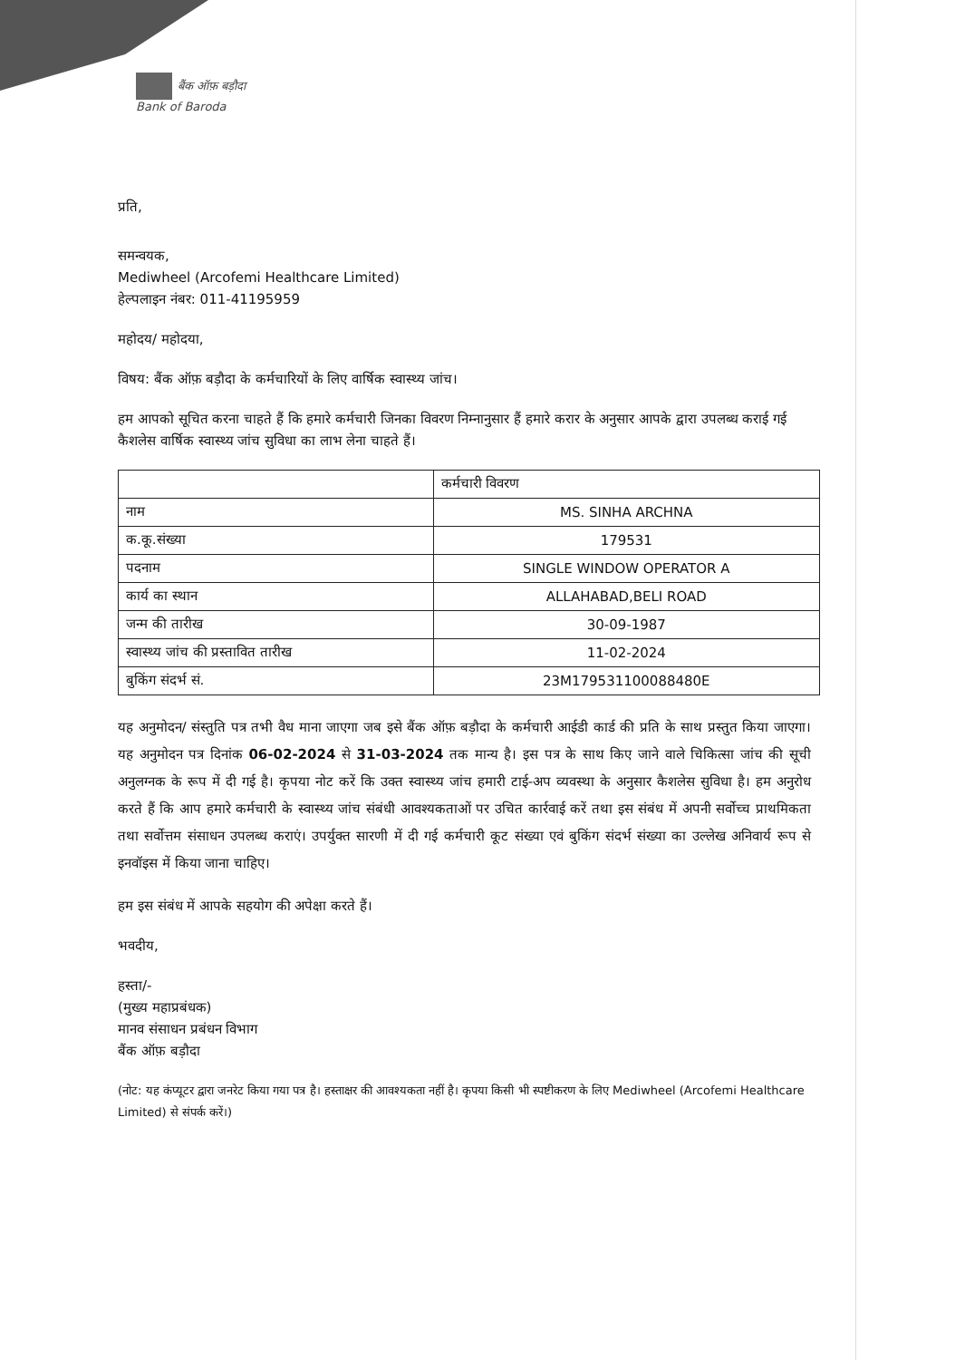बैंक ऑफ़ बड़ौदा
Bank of Baroda
प्रति,
समन्वयक,
Mediwheel (Arcofemi Healthcare Limited)
हेल्पलाइन नंबर: 011-41195959
महोदय/ महोदया,
विषय: बैंक ऑफ़ बड़ौदा के कर्मचारियों के लिए वार्षिक स्वास्थ्य जांच।
हम आपको सूचित करना चाहते हैं कि हमारे कर्मचारी जिनका विवरण निम्नानुसार हैं हमारे करार के अनुसार आपके द्वारा उपलब्ध कराई गई कैशलेस वार्षिक स्वास्थ्य जांच सुविधा का लाभ लेना चाहते हैं।
| | कर्मचारी विवरण |
| --- | --- |
| नाम | MS. SINHA ARCHNA |
| क.कू.संख्या | 179531 |
| पदनाम | SINGLE WINDOW OPERATOR A |
| कार्य का स्थान | ALLAHABAD,BELI ROAD |
| जन्म की तारीख | 30-09-1987 |
| स्वास्थ्य जांच की प्रस्तावित तारीख | 11-02-2024 |
| बुकिंग संदर्भ सं. | 23M179531100088480E |
यह अनुमोदन/ संस्तुति पत्र तभी वैध माना जाएगा जब इसे बैंक ऑफ़ बड़ौदा के कर्मचारी आईडी कार्ड की प्रति के साथ प्रस्तुत किया जाएगा। यह अनुमोदन पत्र दिनांक 06-02-2024 से 31-03-2024 तक मान्य है। इस पत्र के साथ किए जाने वाले चिकित्सा जांच की सूची अनुलग्नक के रूप में दी गई है। कृपया नोट करें कि उक्त स्वास्थ्य जांच हमारी टाई-अप व्यवस्था के अनुसार कैशलेस सुविधा है। हम अनुरोध करते हैं कि आप हमारे कर्मचारी के स्वास्थ्य जांच संबंधी आवश्यकताओं पर उचित कार्रवाई करें तथा इस संबंध में अपनी सर्वोच्च प्राथमिकता तथा सर्वोत्तम संसाधन उपलब्ध कराएं। उपर्युक्त सारणी में दी गई कर्मचारी कूट संख्या एवं बुकिंग संदर्भ संख्या का उल्लेख अनिवार्य रूप से इनवॉइस में किया जाना चाहिए।
हम इस संबंध में आपके सहयोग की अपेक्षा करते हैं।
भवदीय,
हस्ता/-
(मुख्य महाप्रबंधक)
मानव संसाधन प्रबंधन विभाग
बैंक ऑफ़ बड़ौदा
(नोट: यह कंप्यूटर द्वारा जनरेट किया गया पत्र है। हस्ताक्षर की आवश्यकता नहीं है। कृपया किसी भी स्पष्टीकरण के लिए Mediwheel (Arcofemi Healthcare Limited) से संपर्क करें।)